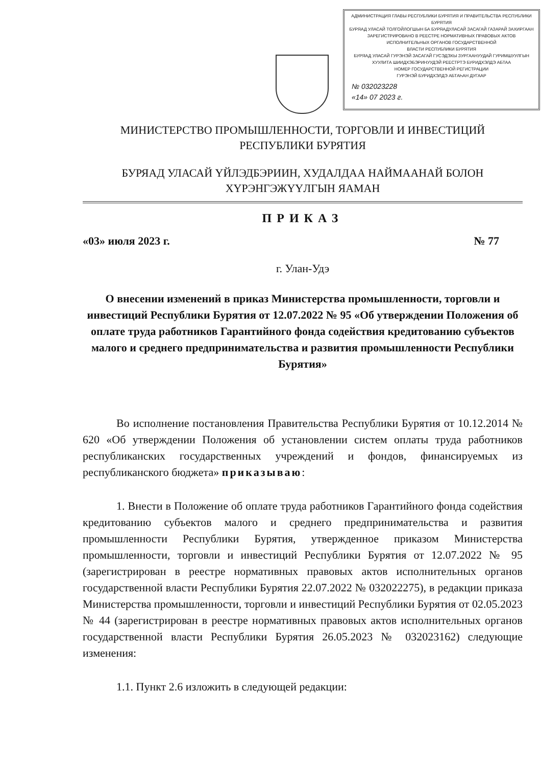АДМИНИСТРАЦИЯ ГЛАВЫ РЕСПУБЛИКИ БУРЯТИЯ И ПРАВИТЕЛЬСТВА РЕСПУБЛИКИ БУРЯТИЯ
БУРЯАД УЛАСАЙ ТОЛГОЙЛОГШЫН БА БУРЯАДУЛАСАЙ ЗАСАГАЙ ГАЗАРАЙ ЗАХИРГААН
ЗАРЕГИСТРИРОВАНО В РЕЕСТРЕ НОРМАТИВНЫХ ПРАВОВЫХ АКТОВ
ИСПОЛНИТЕЛЬНЫХ ОРГАНОВ ГОСУДАРСТВЕННОЙ
ВЛАСТИ РЕСПУБЛИКИ БУРЯТИЯ
БУРЯАД УЛАСАЙ ГУРЭНЭЙ ЗАСАГАЙ ГУСЭДЭХЫ ЗУРГААНУУДАЙ ГУРИМШУУЛГЫН
ХУУЛИТА ШИИДХЭБЭРИНУУДЭЙ РЕЕСТРТЭ БУРИДХЭЛДЭ АБТАА
НОМЕР ГОСУДАРСТВЕННОЙ РЕГИСТРАЦИИ
ГУРЭНЭЙ БУРИДХЭЛДЭ АБТАҺАН ДУГААР
№ 032023228
«14» 07 2023 г.
МИНИСТЕРСТВО ПРОМЫШЛЕННОСТИ, ТОРГОВЛИ И ИНВЕСТИЦИЙ
РЕСПУБЛИКИ БУРЯТИЯ
БУРЯАД УЛАСАЙ ҮЙЛЭДБЭРИИН, ХУДАЛДАА НАЙМААНАЙ БОЛОН
ХҮРЭНГЭЖҮҮЛГЫН ЯАМАН
ПРИКАЗ
«03» июля 2023 г. № 77
г. Улан-Удэ
О внесении изменений в приказ Министерства промышленности, торговли и инвестиций Республики Бурятия от 12.07.2022 № 95 «Об утверждении Положения об оплате труда работников Гарантийного фонда содействия кредитованию субъектов малого и среднего предпринимательства и развития промышленности Республики Бурятия»
Во исполнение постановления Правительства Республики Бурятия от 10.12.2014 № 620 «Об утверждении Положения об установлении систем оплаты труда работников республиканских государственных учреждений и фондов, финансируемых из республиканского бюджета» приказываю:
1. Внести в Положение об оплате труда работников Гарантийного фонда содействия кредитованию субъектов малого и среднего предпринимательства и развития промышленности Республики Бурятия, утвержденное приказом Министерства промышленности, торговли и инвестиций Республики Бурятия от 12.07.2022 № 95 (зарегистрирован в реестре нормативных правовых актов исполнительных органов государственной власти Республики Бурятия 22.07.2022 № 032022275), в редакции приказа Министерства промышленности, торговли и инвестиций Республики Бурятия от 02.05.2023 № 44 (зарегистрирован в реестре нормативных правовых актов исполнительных органов государственной власти Республики Бурятия 26.05.2023 № 032023162) следующие изменения:
1.1. Пункт 2.6 изложить в следующей редакции: